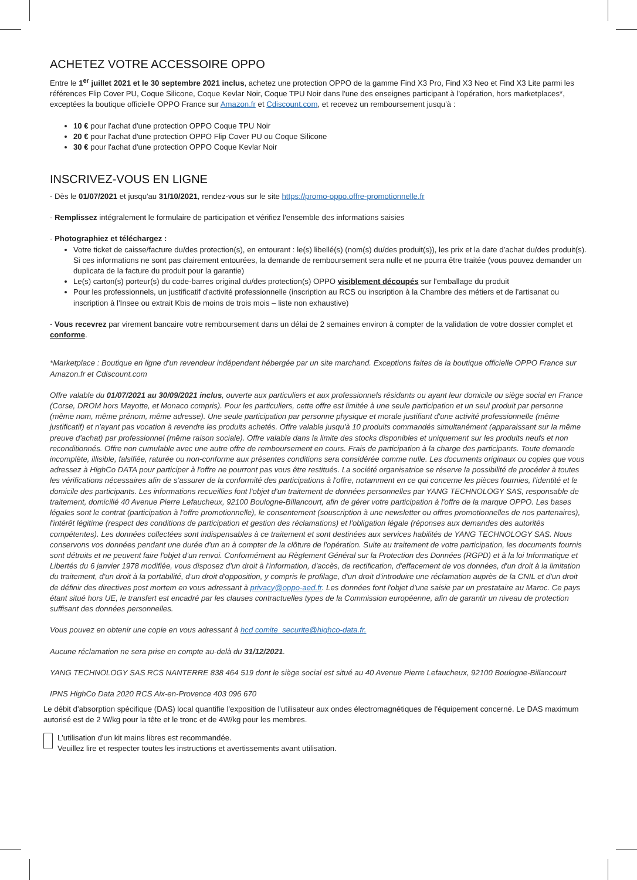ACHETEZ VOTRE ACCESSOIRE OPPO
Entre le 1<sup>er</sup> juillet 2021 et le 30 septembre 2021 inclus, achetez une protection OPPO de la gamme Find X3 Pro, Find X3 Neo et Find X3 Lite parmi les références Flip Cover PU, Coque Silicone, Coque Kevlar Noir, Coque TPU Noir dans l'une des enseignes participant à l'opération, hors marketplaces*, exceptées la boutique officielle OPPO France sur Amazon.fr et Cdiscount.com, et recevez un remboursement jusqu'à :
10 € pour l'achat d'une protection OPPO Coque TPU Noir
20 € pour l'achat d'une protection OPPO Flip Cover PU ou Coque Silicone
30 € pour l'achat d'une protection OPPO Coque Kevlar Noir
INSCRIVEZ-VOUS EN LIGNE
- Dès le 01/07/2021 et jusqu'au 31/10/2021, rendez-vous sur le site https://promo-oppo.offre-promotionnelle.fr
- Remplissez intégralement le formulaire de participation et vérifiez l'ensemble des informations saisies
- Photographiez et téléchargez :
Votre ticket de caisse/facture du/des protection(s), en entourant : le(s) libellé(s) (nom(s) du/des produit(s)), les prix et la date d'achat du/des produit(s). Si ces informations ne sont pas clairement entourées, la demande de remboursement sera nulle et ne pourra être traitée (vous pouvez demander un duplicata de la facture du produit pour la garantie)
Le(s) carton(s) porteur(s) du code-barres original du/des protection(s) OPPO visiblement découpés sur l'emballage du produit
Pour les professionnels, un justificatif d'activité professionnelle (inscription au RCS ou inscription à la Chambre des métiers et de l'artisanat ou inscription à l'Insee ou extrait Kbis de moins de trois mois – liste non exhaustive)
- Vous recevrez par virement bancaire votre remboursement dans un délai de 2 semaines environ à compter de la validation de votre dossier complet et conforme.
*Marketplace : Boutique en ligne d'un revendeur indépendant hébergée par un site marchand. Exceptions faites de la boutique officielle OPPO France sur Amazon.fr et Cdiscount.com
Offre valable du 01/07/2021 au 30/09/2021 inclus, ouverte aux particuliers et aux professionnels résidants ou ayant leur domicile ou siège social en France (Corse, DROM hors Mayotte, et Monaco compris). Pour les particuliers, cette offre est limitée à une seule participation et un seul produit par personne (même nom, même prénom, même adresse). Une seule participation par personne physique et morale justifiant d'une activité professionnelle (même justificatif) et n'ayant pas vocation à revendre les produits achetés. Offre valable jusqu'à 10 produits commandés simultanément (apparaissant sur la même preuve d'achat) par professionnel (même raison sociale). Offre valable dans la limite des stocks disponibles et uniquement sur les produits neufs et non reconditionnés. Offre non cumulable avec une autre offre de remboursement en cours. Frais de participation à la charge des participants. Toute demande incomplète, illisible, falsifiée, raturée ou non-conforme aux présentes conditions sera considérée comme nulle. Les documents originaux ou copies que vous adressez à HighCo DATA pour participer à l'offre ne pourront pas vous être restitués. La société organisatrice se réserve la possibilité de procéder à toutes les vérifications nécessaires afin de s'assurer de la conformité des participations à l'offre, notamment en ce qui concerne les pièces fournies, l'identité et le domicile des participants. Les informations recueillies font l'objet d'un traitement de données personnelles par YANG TECHNOLOGY SAS, responsable de traitement, domicilié 40 Avenue Pierre Lefaucheux, 92100 Boulogne-Billancourt, afin de gérer votre participation à l'offre de la marque OPPO. Les bases légales sont le contrat (participation à l'offre promotionnelle), le consentement (souscription à une newsletter ou offres promotionnelles de nos partenaires), l'intérêt légitime (respect des conditions de participation et gestion des réclamations) et l'obligation légale (réponses aux demandes des autorités compétentes). Les données collectées sont indispensables à ce traitement et sont destinées aux services habilités de YANG TECHNOLOGY SAS. Nous conservons vos données pendant une durée d'un an à compter de la clôture de l'opération. Suite au traitement de votre participation, les documents fournis sont détruits et ne peuvent faire l'objet d'un renvoi. Conformément au Règlement Général sur la Protection des Données (RGPD) et à la loi Informatique et Libertés du 6 janvier 1978 modifiée, vous disposez d'un droit à l'information, d'accès, de rectification, d'effacement de vos données, d'un droit à la limitation du traitement, d'un droit à la portabilité, d'un droit d'opposition, y compris le profilage, d'un droit d'introduire une réclamation auprès de la CNIL et d'un droit de définir des directives post mortem en vous adressant à privacy@oppo-aed.fr. Les données font l'objet d'une saisie par un prestataire au Maroc. Ce pays étant situé hors UE, le transfert est encadré par les clauses contractuelles types de la Commission européenne, afin de garantir un niveau de protection suffisant des données personnelles.
Vous pouvez en obtenir une copie en vous adressant à hcd comite_securite@highco-data.fr.
Aucune réclamation ne sera prise en compte au-delà du 31/12/2021.
YANG TECHNOLOGY SAS RCS NANTERRE 838 464 519 dont le siège social est situé au 40 Avenue Pierre Lefaucheux, 92100 Boulogne-Billancourt
IPNS HighCo Data 2020 RCS Aix-en-Provence 403 096 670
Le débit d'absorption spécifique (DAS) local quantifie l'exposition de l'utilisateur aux ondes électromagnétiques de l'équipement concerné. Le DAS maximum autorisé est de 2 W/kg pour la tête et le tronc et de 4W/kg pour les membres.
L'utilisation d'un kit mains libres est recommandée.
Veuillez lire et respecter toutes les instructions et avertissements avant utilisation.